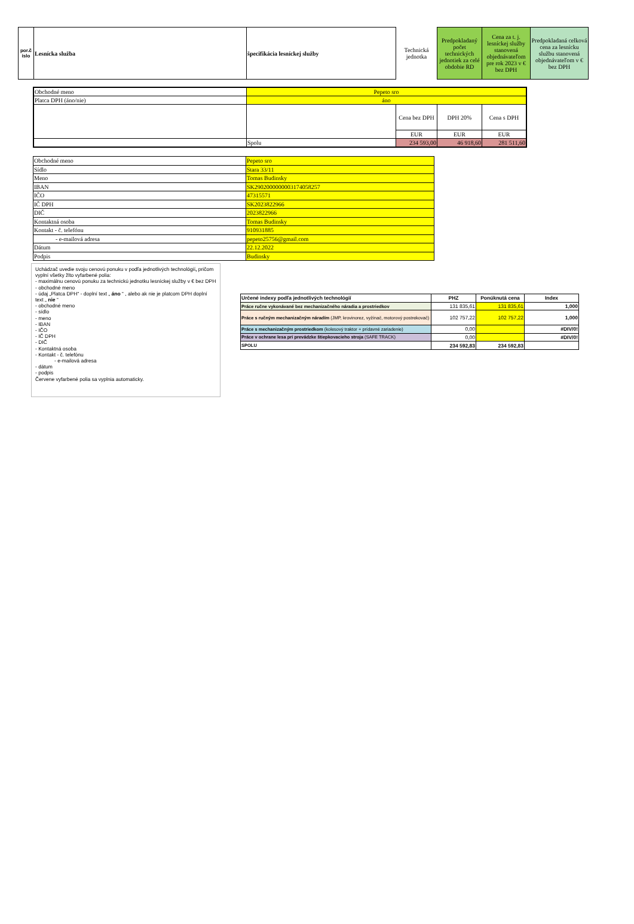| por.č íslo | Lesnícka služba | špecifikácia lesníckej služby | Technická jednotka | Predpokladaný počet technických jednotiek za celé obdobie RD | Cena za t. j. lesníckej služby stanovená objednávateľom pre rok 2023 v € bez DPH | Predpokladaná celková cena za lesnícku službu stanovená objednávateľom v € bez DPH |
| --- | --- | --- | --- | --- | --- | --- |
| Obchodné meno | Pepeto sro | | | |
| Platca DPH (áno/nie) | áno | | | |
| | | Cena bez DPH | DPH 20% | Cena s DPH |
| | | EUR | EUR | EUR |
| | Spolu | 234 593,00 | 46 918,60 | 281 511,60 |
| Obchodné meno | Pepeto sro |
| Sídlo | Stara 33/11 |
| Meno | Tomas Budinsky |
| IBAN | SK2902000000003174058257 |
| IČO | 47315571 |
| IČ DPH | SK2023822966 |
| DIČ | 2023822966 |
| Kontaktná osoba | Tomas Budinsky |
| Kontakt - č. telefónu | 910931885 |
| - e-mailová adresa | pepeto25756@gmail.com |
| Dátum | 22.12.2022 |
| Podpis | Budinsky |
Uchádzač uvedie svoju cenovú ponuku v podľa jednotlivých technológií, pričom vyplní všetky žlto vyfarbené polia:
- maximálnu cenovú ponuku za technickú jednotku lesníckej služby v € bez DPH
- obchodné meno
- údaj „Platca DPH“ - doplní text „ áno “ , alebo ak nie je platcom DPH doplní text „ nie “
- obchodné meno
- sídlo
- meno
- IBAN
- IČO
- IČ DPH
- DIČ
- Kontaktná osoba
- Kontakt - č. telefónu
- e-mailová adresa
- dátum
- podpis
Červene vyfarbené polia sa vyplnia automaticky.
| Určené indexy podľa jednotlivých technológií | PHZ | Ponúknutá cena | Index |
| Práce ručne vykonávané bez mechanizačného náradia a prostriedkov | 131 835,61 | 131 835,61 | 1,000 |
| Práce s ručným mechanizačným náradím (JMP, krovinorez, vyžínač, motorový postrekovač) | 102 757,22 | 102 757,22 | 1,000 |
| Práce s mechanizačným prostriedkom (kolesový traktor + prídavné zariadenie) | 0,00 | | #DIV/0! |
| Práce v ochrane lesa pri prevádzke štiepkovacieho stroja (SAFE TRACK) | 0,00 | | #DIV/0! |
| SPOLU | 234 592,83 | 234 592,83 | |